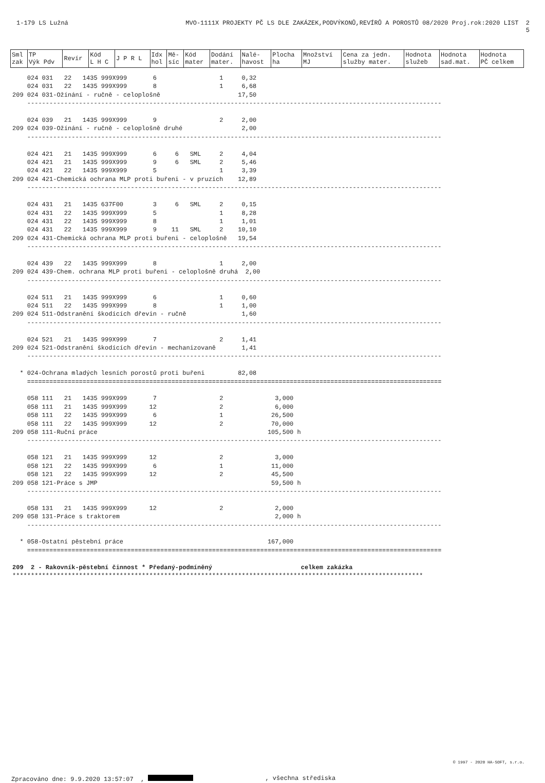1-179 LS Lužná MVO-1111X PROJEKTY PČ LS DLE ZAKÁZEK,PODVÝKONŮ,REVÍRŮ A POROSTŮ 08/2020 Proj.rok:2020 LIST 2
5
| Sml zak | TP Výk Pdv | Revír | Kód L H C | J P R L | Idx hol | Mě- síc | Kód mater | Dodání mater. | Nalé- havost | Plocha ha | Množství MJ | Cena za jedn. služby mater. | Hodnota služeb | Hodnota sad.mat. | Hodnota PČ celkem |
| --- | --- | --- | --- | --- | --- | --- | --- | --- | --- | --- | --- | --- | --- | --- | --- |
    024 031   22   1435 999X999       6                 1     0,32
    024 031   22   1435 999X999       8                 1     6,68
209 024 031-Ožínání - ručně - celoplošně                     17,50
    ----------------------------------------------------------------------------------------------------------------

    024 039   21   1435 999X999       9                 2     2,00
209 024 039-Ožínání - ručně - celoplošně druhé                2,00
    ----------------------------------------------------------------------------------------------------------------

    024 421   21   1435 999X999       6     6   SML     2     4,04
    024 421   21   1435 999X999       9     6   SML     2     5,46
    024 421   22   1435 999X999       5                 1     3,39
209 024 421-Chemická ochrana MLP proti buřeni - v pruzích    12,89
    ----------------------------------------------------------------------------------------------------------------

    024 431   21   1435 637F00        3     6   SML     2     0,15
    024 431   22   1435 999X999       5                 1     8,28
    024 431   22   1435 999X999       8                 1     1,01
    024 431   22   1435 999X999       9    11   SML     2    10,10
209 024 431-Chemická ochrana MLP proti buřeni - celoplošně   19,54
    ----------------------------------------------------------------------------------------------------------------

    024 439   22   1435 999X999       8                 1     2,00
209 024 439-Chem. ochrana MLP proti buřeni - celoplošně druhá  2,00
    ----------------------------------------------------------------------------------------------------------------

    024 511   21   1435 999X999       6                 1     0,60
    024 511   22   1435 999X999       8                 1     1,00
209 024 511-Odstranění škodících dřevin - ručně               1,60
    ----------------------------------------------------------------------------------------------------------------

    024 521   21   1435 999X999       7                 2     1,41
209 024 521-Odstranění škodících dřevin - mechanizovaně       1,41
    ----------------------------------------------------------------------------------------------------------------

  * 024-Ochrana mladých lesních porostů proti buřeni         82,08
    ================================================================================================================

    058 111   21   1435 999X999       7                 2              3,000
    058 111   21   1435 999X999      12                 2              6,000
    058 111   22   1435 999X999       6                 1             26,500
    058 111   22   1435 999X999      12                 2             70,000
209 058 111-Ruční práce                                              105,500 h
    ----------------------------------------------------------------------------------------------------------------

    058 121   21   1435 999X999      12                 2              3,000
    058 121   22   1435 999X999       6                 1             11,000
    058 121   22   1435 999X999      12                 2             45,500
209 058 121-Práce s JMP                                               59,500 h
    ----------------------------------------------------------------------------------------------------------------

    058 131   21   1435 999X999      12                 2              2,000
209 058 131-Práce s traktorem                                          2,000 h
    ----------------------------------------------------------------------------------------------------------------

  * 058-Ostatní pěstební práce                                       167,000
    ================================================================================================================

209  2 - Rakovník-pěstební činnost * Předaný-podmíněný                        celkem zakázka
***************************************************************************************************************
© 1997 - 2020 HA-SOFT, s.r.o.
Zpracováno dne: 9.9.2020 13:57:07 , , všechna střediska